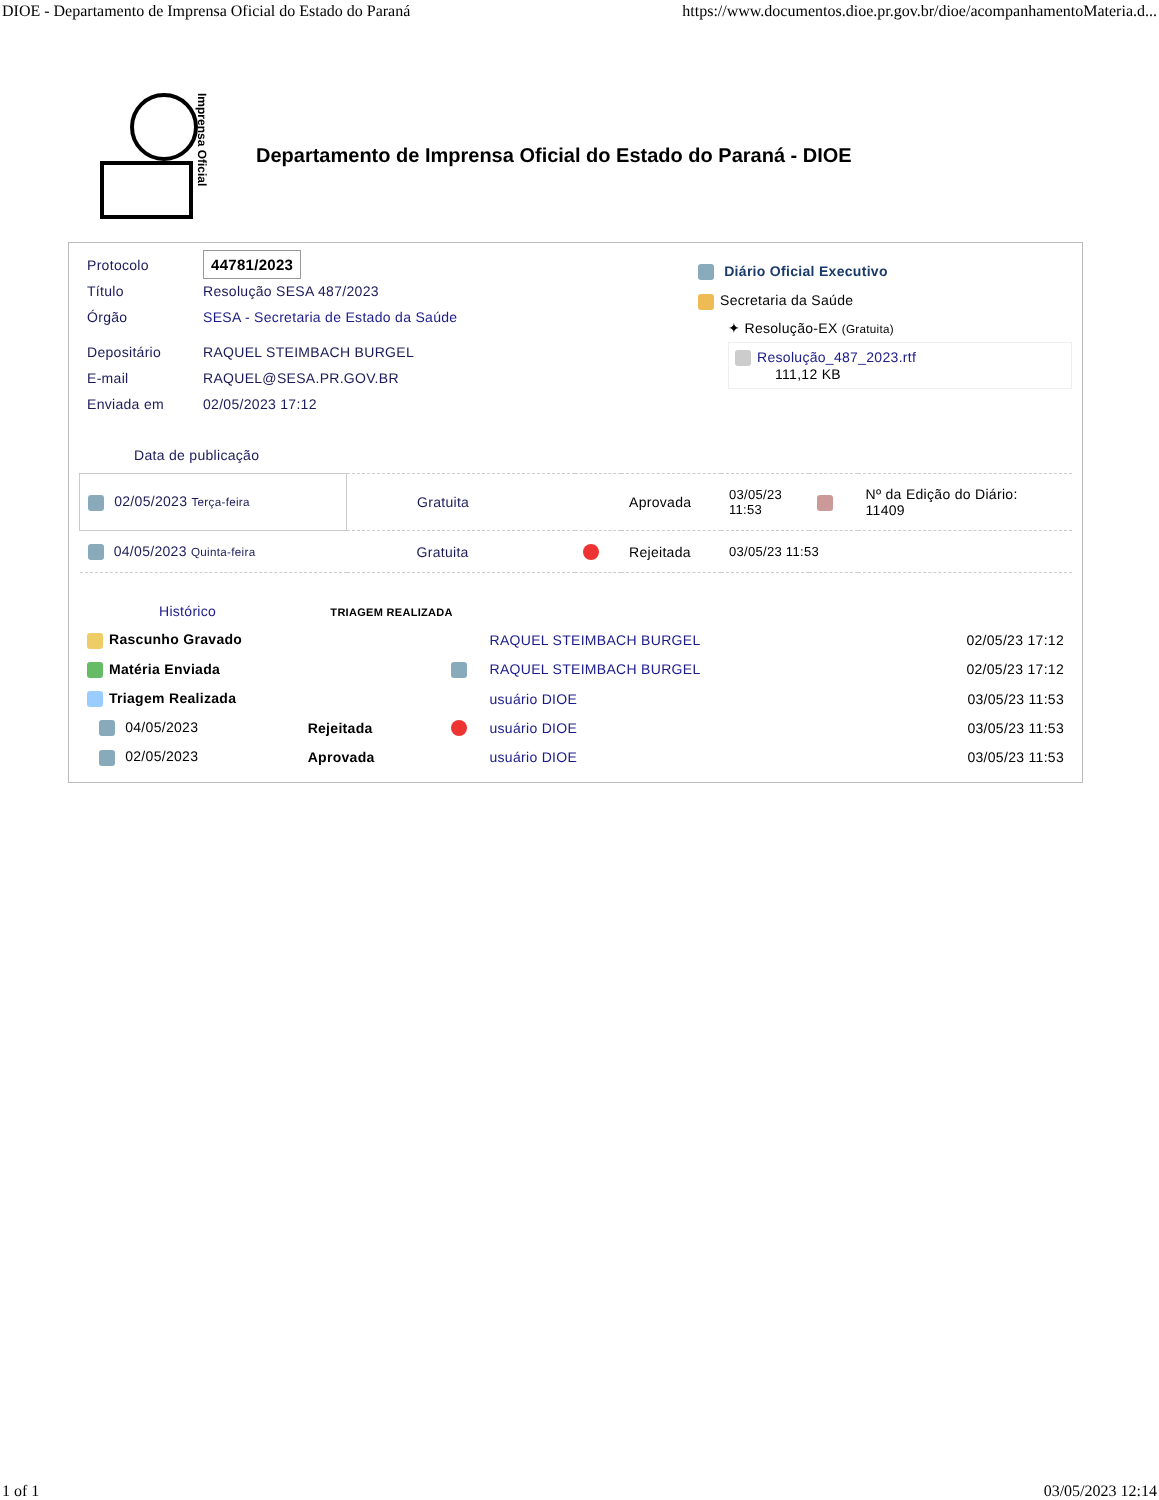DIOE - Departamento de Imprensa Oficial do Estado do Paraná https://www.documentos.dioe.pr.gov.br/dioe/acompanhamentoMateria.d...
Imprensa Oficial
Departamento de Imprensa Oficial do Estado do Paraná - DIOE
| Protocolo | 44781/2023 |
| Título | Resolução SESA 487/2023 |
| Órgão | SESA - Secretaria de Estado da Saúde |
| Depositário | RAQUEL STEIMBACH BURGEL |
| E-mail | RAQUEL@SESA.PR.GOV.BR |
| Enviada em | 02/05/2023 17:12 |
Diário Oficial Executivo
Secretaria da Saúde
✦ Resolução-EX (Gratuita)
Resolução_487_2023.rtf
111,12 KB
Data de publicação
| 02/05/2023 Terça-feira | Gratuita | | Aprovada | 03/05/23 11:53 | | Nº da Edição do Diário: 11409 |
| 04/05/2023 Quinta-feira | Gratuita | | Rejeitada | 03/05/23 11:53 | | |
Histórico TRIAGEM REALIZADA
| Rascunho Gravado | | | RAQUEL STEIMBACH BURGEL | 02/05/23 17:12 |
| Matéria Enviada | | | RAQUEL STEIMBACH BURGEL | 02/05/23 17:12 |
| Triagem Realizada | | | usuário DIOE | 03/05/23 11:53 |
| 04/05/2023 | Rejeitada | | usuário DIOE | 03/05/23 11:53 |
| 02/05/2023 | Aprovada | | usuário DIOE | 03/05/23 11:53 |
1 of 1 03/05/2023 12:14